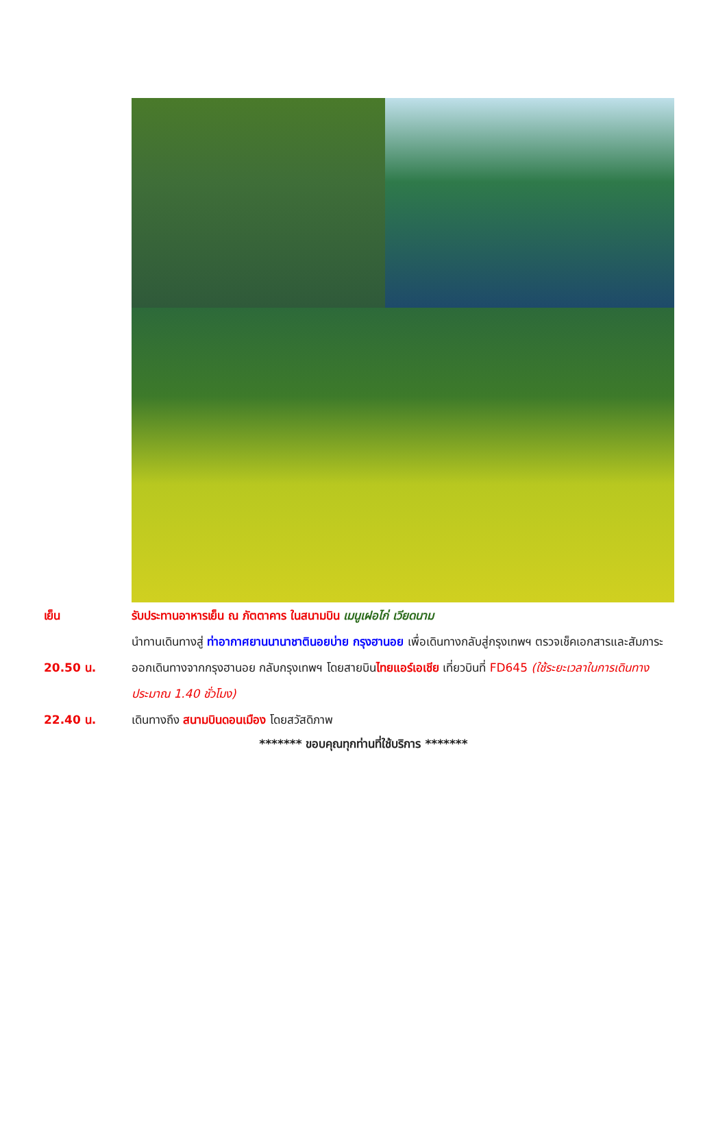เย็น รับประทานอาหารเย็น ณ ภัตตาคาร ในสนามบิน เมนูเฝอไก่ เวียดนาม
นำทานเดินทางสู่ ท่าอากาศยานนานาชาตินอยบ่าย กรุงฮานอย เพื่อเดินทางกลับสู่กรุงเทพฯ ตรวจเช็คเอกสารและสัมภาระ
20.50 น. ออกเดินทางจากกรุงฮานอย กลับกรุงเทพฯ โดยสายบินไทยแอร์เอเชีย เที่ยวบินที่ FD645 (ใช้ระยะเวลาในการเดินทางประมาณ 1.40 ชั่วโมง)
22.40 น. เดินทางถึง สนามบินดอนเมือง โดยสวัสดิภาพ
******* ขอบคุณทุกท่านที่ใช้บริการ *******